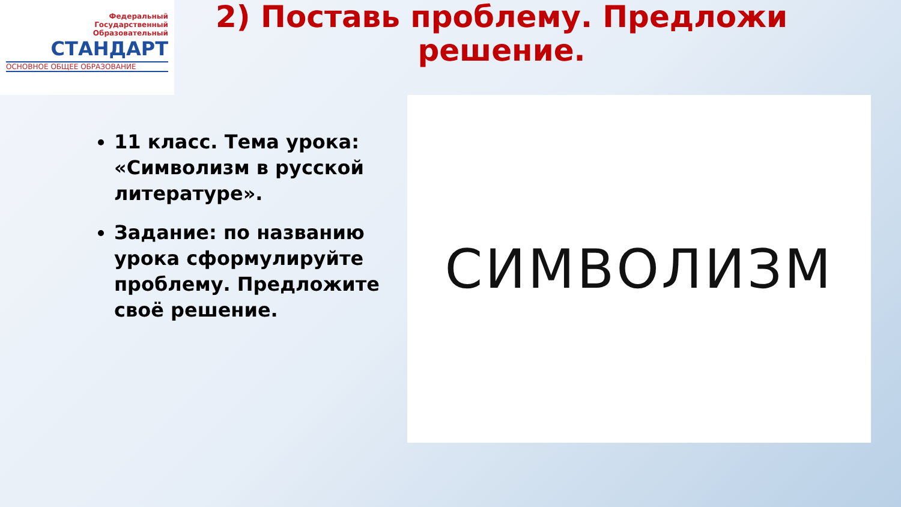Федеральный
Государственный
Образовательный
СТАНДАРТ
ОСНОВНОЕ ОБЩЕЕ ОБРАЗОВАНИЕ
2) Поставь проблему. Предложи решение.
11 класс. Тема урока: «Символизм в русской литературе».
Задание: по названию урока сформулируйте проблему. Предложите своё решение.
СИМВОЛИЗМ